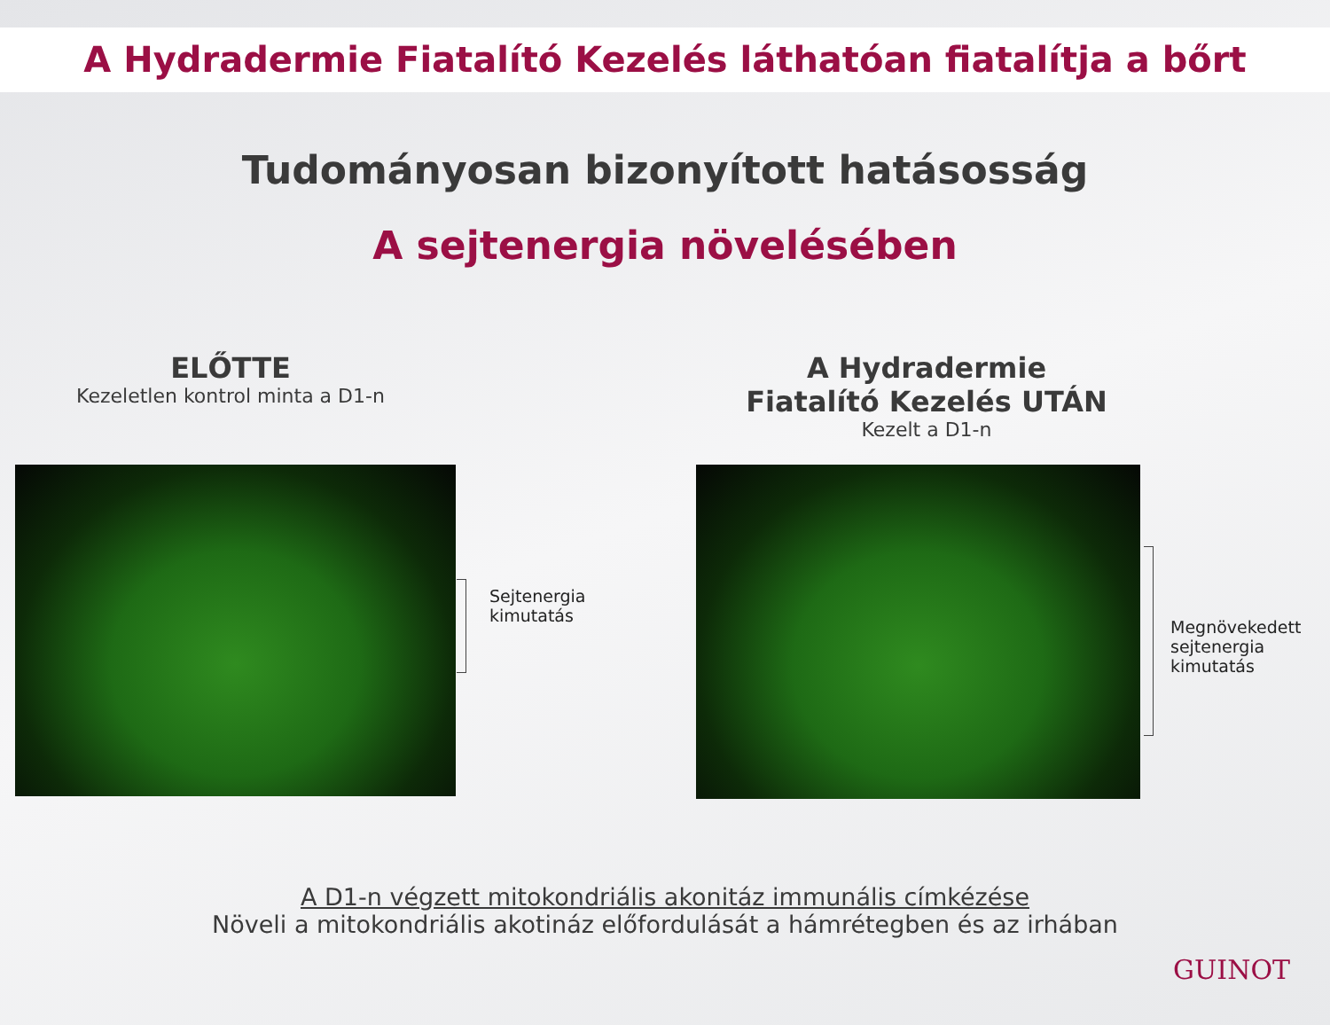A Hydradermie Fiatalító Kezelés láthatóan fiatalítja a bőrt
Tudományosan bizonyított hatásosság
A sejtenergia növelésében
ELŐTTE
Kezeletlen kontrol minta a D1-n
A Hydradermie
Fiatalító Kezelés UTÁN
Kezelt a D1-n
Sejtenergia
kimutatás
Megnövekedett
sejtenergia
kimutatás
A D1-n végzett mitokondriális akonitáz immunális címkézése
Növeli a mitokondriális akotináz előfordulását a hámrétegben és az irhában
GUINOT